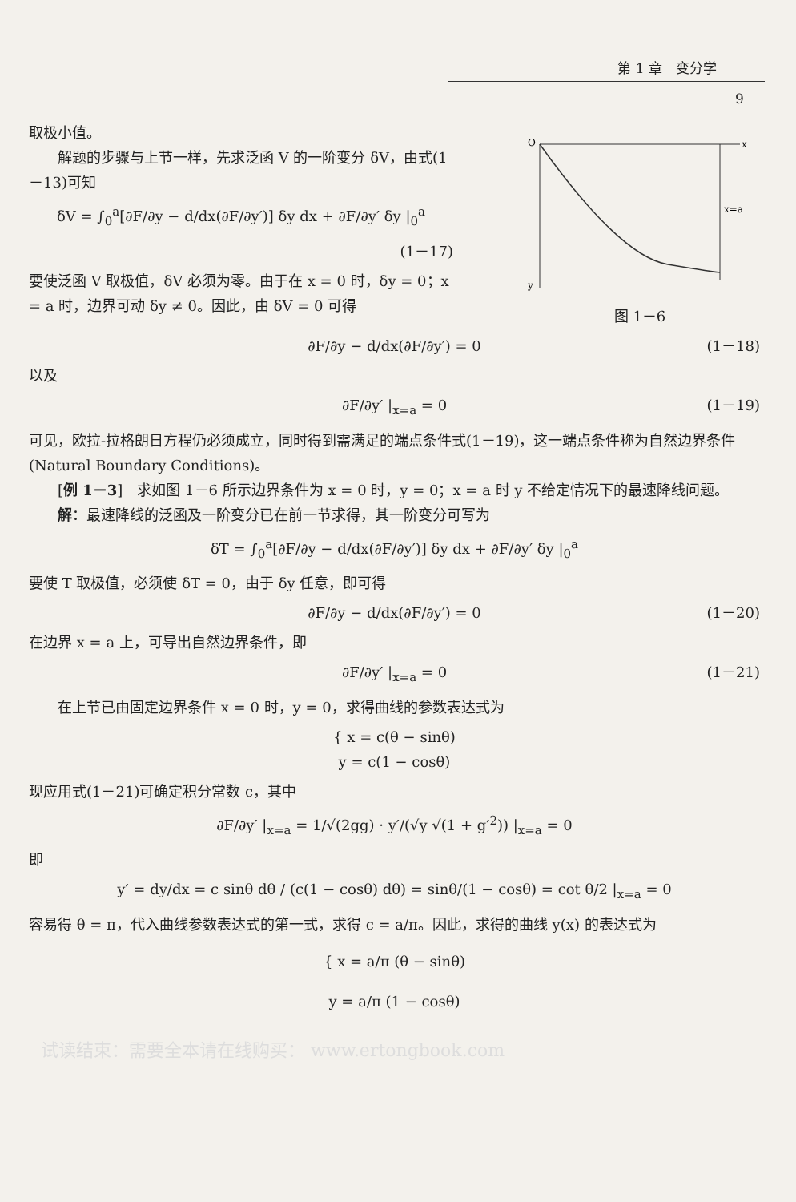第 1 章　变分学
9
O
x
x=a
y
图 1－6
取极小值。
解题的步骤与上节一样，先求泛函 V 的一阶变分 δV，由式(1－13)可知
δV = ∫<sub>0</sub><sup>a</sup>[∂F/∂y − d/dx(∂F/∂y′)] δy dx + ∂F/∂y′ δy |<sub>0</sub><sup>a</sup>
(1－17)
要使泛函 V 取极值，δV 必须为零。由于在 x = 0 时，δy = 0；x = a 时，边界可动 δy ≠ 0。因此，由 δV = 0 可得
∂F/∂y − d/dx(∂F/∂y′) = 0 (1－18)
以及
∂F/∂y′ |<sub>x=a</sub> = 0 (1－19)
可见，欧拉-拉格朗日方程仍必须成立，同时得到需满足的端点条件式(1－19)，这一端点条件称为自然边界条件(Natural Boundary Conditions)。
[例 1－3]　求如图 1－6 所示边界条件为 x = 0 时，y = 0；x = a 时 y 不给定情况下的最速降线问题。
解：最速降线的泛函及一阶变分已在前一节求得，其一阶变分可写为
δT = ∫<sub>0</sub><sup>a</sup>[∂F/∂y − d/dx(∂F/∂y′)] δy dx + ∂F/∂y′ δy |<sub>0</sub><sup>a</sup>
要使 T 取极值，必须使 δT = 0，由于 δy 任意，即可得
∂F/∂y − d/dx(∂F/∂y′) = 0 (1－20)
在边界 x = a 上，可导出自然边界条件，即
∂F/∂y′ |<sub>x=a</sub> = 0 (1－21)
在上节已由固定边界条件 x = 0 时，y = 0，求得曲线的参数表达式为
{ x = c(θ − sinθ)
y = c(1 − cosθ)
现应用式(1－21)可确定积分常数 c，其中
∂F/∂y′ |<sub>x=a</sub> = 1/√(2gg) · y′/(√y √(1 + g′<sup>2</sup>)) |<sub>x=a</sub> = 0
即
y′ = dy/dx = c sinθ dθ / (c(1 − cosθ) dθ) = sinθ/(1 − cosθ) = cot θ/2 |<sub>x=a</sub> = 0
容易得 θ = π，代入曲线参数表达式的第一式，求得 c = a/π。因此，求得的曲线 y(x) 的表达式为
{ x = a/π (θ − sinθ)
y = a/π (1 − cosθ)
试读结束：需要全本请在线购买： www.ertongbook.com